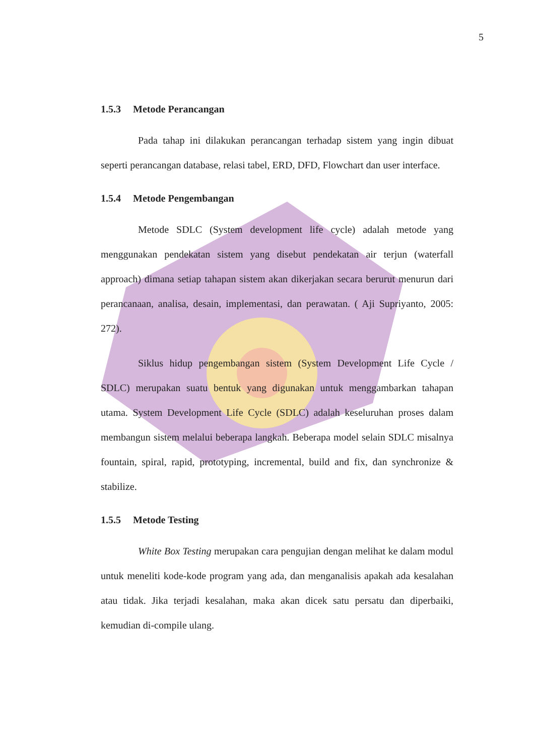5
1.5.3 Metode Perancangan
Pada tahap ini dilakukan perancangan terhadap sistem yang ingin dibuat seperti perancangan database, relasi tabel, ERD, DFD, Flowchart dan user interface.
1.5.4 Metode Pengembangan
Metode SDLC (System development life cycle) adalah metode yang menggunakan pendekatan sistem yang disebut pendekatan air terjun (waterfall approach) dimana setiap tahapan sistem akan dikerjakan secara berurut menurun dari perancanaan, analisa, desain, implementasi, dan perawatan. ( Aji Supriyanto, 2005: 272).
Siklus hidup pengembangan sistem (System Development Life Cycle / SDLC) merupakan suatu bentuk yang digunakan untuk menggambarkan tahapan utama. System Development Life Cycle (SDLC) adalah keseluruhan proses dalam membangun sistem melalui beberapa langkah. Beberapa model selain SDLC misalnya fountain, spiral, rapid, prototyping, incremental, build and fix, dan synchronize & stabilize.
1.5.5 Metode Testing
White Box Testing merupakan cara pengujian dengan melihat ke dalam modul untuk meneliti kode-kode program yang ada, dan menganalisis apakah ada kesalahan atau tidak. Jika terjadi kesalahan, maka akan dicek satu persatu dan diperbaiki, kemudian di-compile ulang.